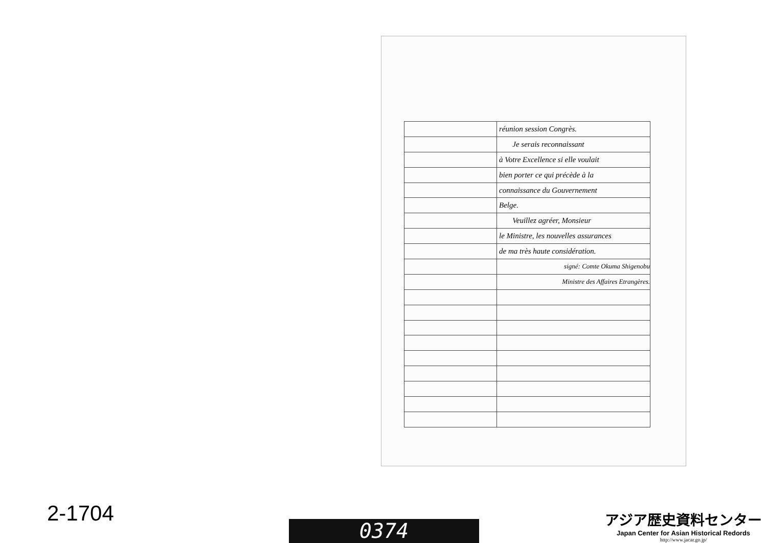réunion session Congrès.
Je serais reconnaissant
à Votre Excellence si elle voulait
bien porter ce qui précède à la
connaissance du Gouvernement
Belge.
Veuillez agréer, Monsieur
le Ministre, les nouvelles assurances
de ma très haute considération.
signé: Comte Okuma Shigenobu
Ministre des Affaires Etrangères.
2-1704
0374
アジア歴史資料センター
Japan Center for Asian Historical Redords
http://www.jacar.go.jp/